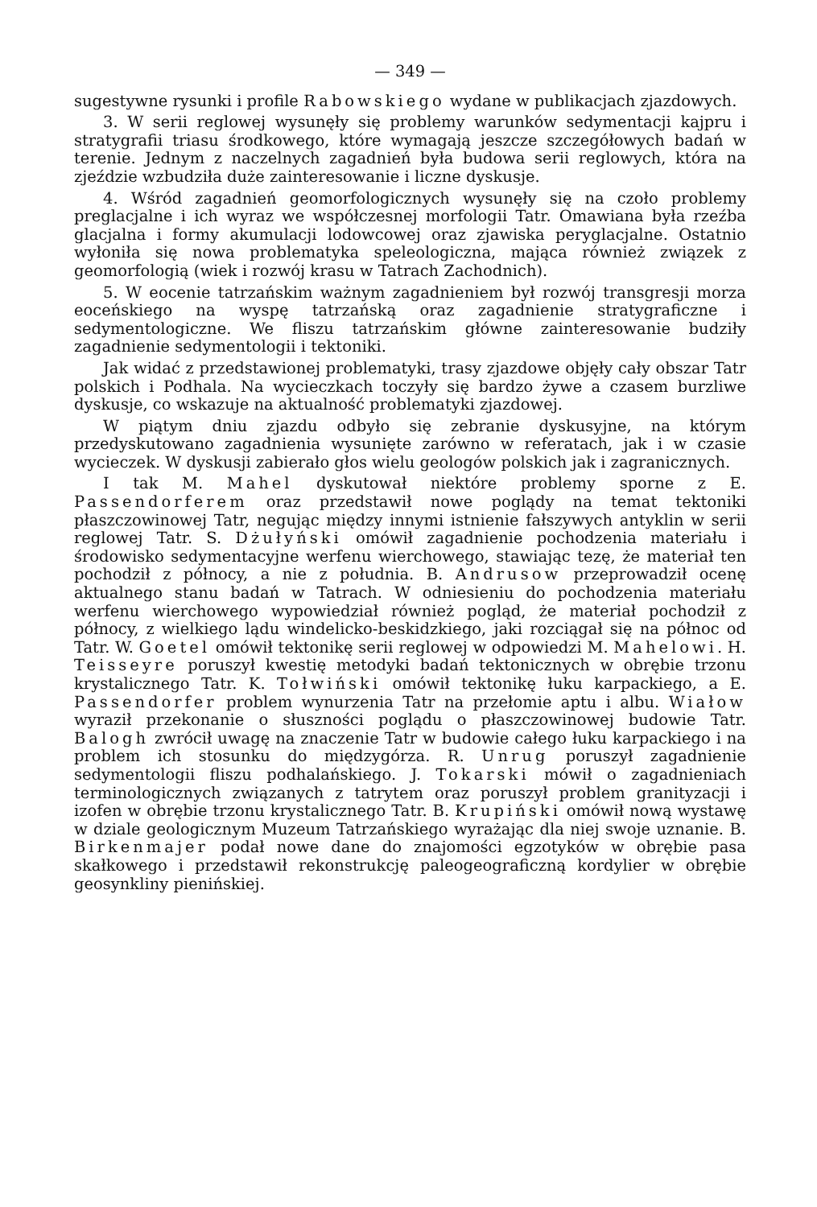— 349 —
sugestywne rysunki i profile Rabowskiego wydane w publikacjach zjazdowych.
3. W serii reglowej wysunęły się problemy warunków sedymentacji kajpru i stratygrafii triasu środkowego, które wymagają jeszcze szczegółowych badań w terenie. Jednym z naczelnych zagadnień była budowa serii reglowych, która na zjeździe wzbudziła duże zainteresowanie i liczne dyskusje.
4. Wśród zagadnień geomorfologicznych wysunęły się na czoło problemy preglacjalne i ich wyraz we współczesnej morfologii Tatr. Omawiana była rzeźba glacjalna i formy akumulacji lodowcowej oraz zjawiska peryglacjalne. Ostatnio wyłoniła się nowa problematyka speleologiczna, mająca również związek z geomorfologią (wiek i rozwój krasu w Tatrach Zachodnich).
5. W eocenie tatrzańskim ważnym zagadnieniem był rozwój transgresji morza eoceńskiego na wyspę tatrzańską oraz zagadnienie stratygraficzne i sedymentologiczne. We fliszu tatrzańskim główne zainteresowanie budziły zagadnienie sedymentologii i tektoniki.
Jak widać z przedstawionej problematyki, trasy zjazdowe objęły cały obszar Tatr polskich i Podhala. Na wycieczkach toczyły się bardzo żywe a czasem burzliwe dyskusje, co wskazuje na aktualność problematyki zjazdowej.
W piątym dniu zjazdu odbyło się zebranie dyskusyjne, na którym przedyskutowano zagadnienia wysunięte zarówno w referatach, jak i w czasie wycieczek. W dyskusji zabierało głos wielu geologów polskich jak i zagranicznych.
I tak M. Mahel dyskutował niektóre problemy sporne z E. Passendorferem oraz przedstawił nowe poglądy na temat tektoniki płaszczowinowej Tatr, negując między innymi istnienie fałszywych antyklin w serii reglowej Tatr. S. Dżułyński omówił zagadnienie pochodzenia materiału i środowisko sedymentacyjne werfenu wierchowego, stawiając tezę, że materiał ten pochodził z północy, a nie z południa. B. Andrusow przeprowadził ocenę aktualnego stanu badań w Tatrach. W odniesieniu do pochodzenia materiału werfenu wierchowego wypowiedział również pogląd, że materiał pochodził z północy, z wielkiego lądu windelicko-beskidzkiego, jaki rozciągał się na północ od Tatr. W. Goetel omówił tektonikę serii reglowej w odpowiedzi M. Mahelowi. H. Teisseyre poruszył kwestię metodyki badań tektonicznych w obrębie trzonu krystalicznego Tatr. K. Tołwiński omówił tektonikę łuku karpackiego, a E. Passendorfer problem wynurzenia Tatr na przełomie aptu i albu. Wiałow wyraził przekonanie o słuszności poglądu o płaszczowinowej budowie Tatr. Balogh zwrócił uwagę na znaczenie Tatr w budowie całego łuku karpackiego i na problem ich stosunku do międzygórza. R. Unrug poruszył zagadnienie sedymentologii fliszu podhalańskiego. J. Tokarski mówił o zagadnieniach terminologicznych związanych z tatrytem oraz poruszył problem granityzacji i izofen w obrębie trzonu krystalicznego Tatr. B. Krupiński omówił nową wystawę w dziale geologicznym Muzeum Tatrzańskiego wyrażając dla niej swoje uznanie. B. Birkenmajer podał nowe dane do znajomości egzotyków w obrębie pasa skałkowego i przedstawił rekonstrukcję paleogeograficzną kordylier w obrębie geosynkliny pienińskiej.